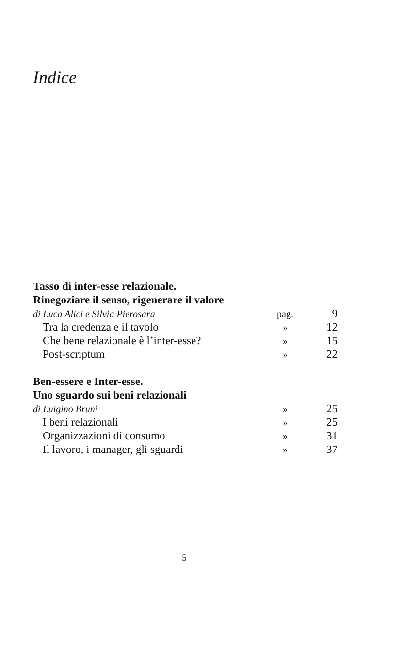Indice
Tasso di inter-esse relazionale.
Rinegoziare il senso, rigenerare il valore
di Luca Alici e Silvia Pierosara pag. 9
Tra la credenza e il tavolo » 12
Che bene relazionale è l’inter-esse? » 15
Post-scriptum » 22
Ben-essere e Inter-esse.
Uno sguardo sui beni relazionali
di Luigino Bruni » 25
I beni relazionali » 25
Organizzazioni di consumo » 31
Il lavoro, i manager, gli sguardi » 37
5